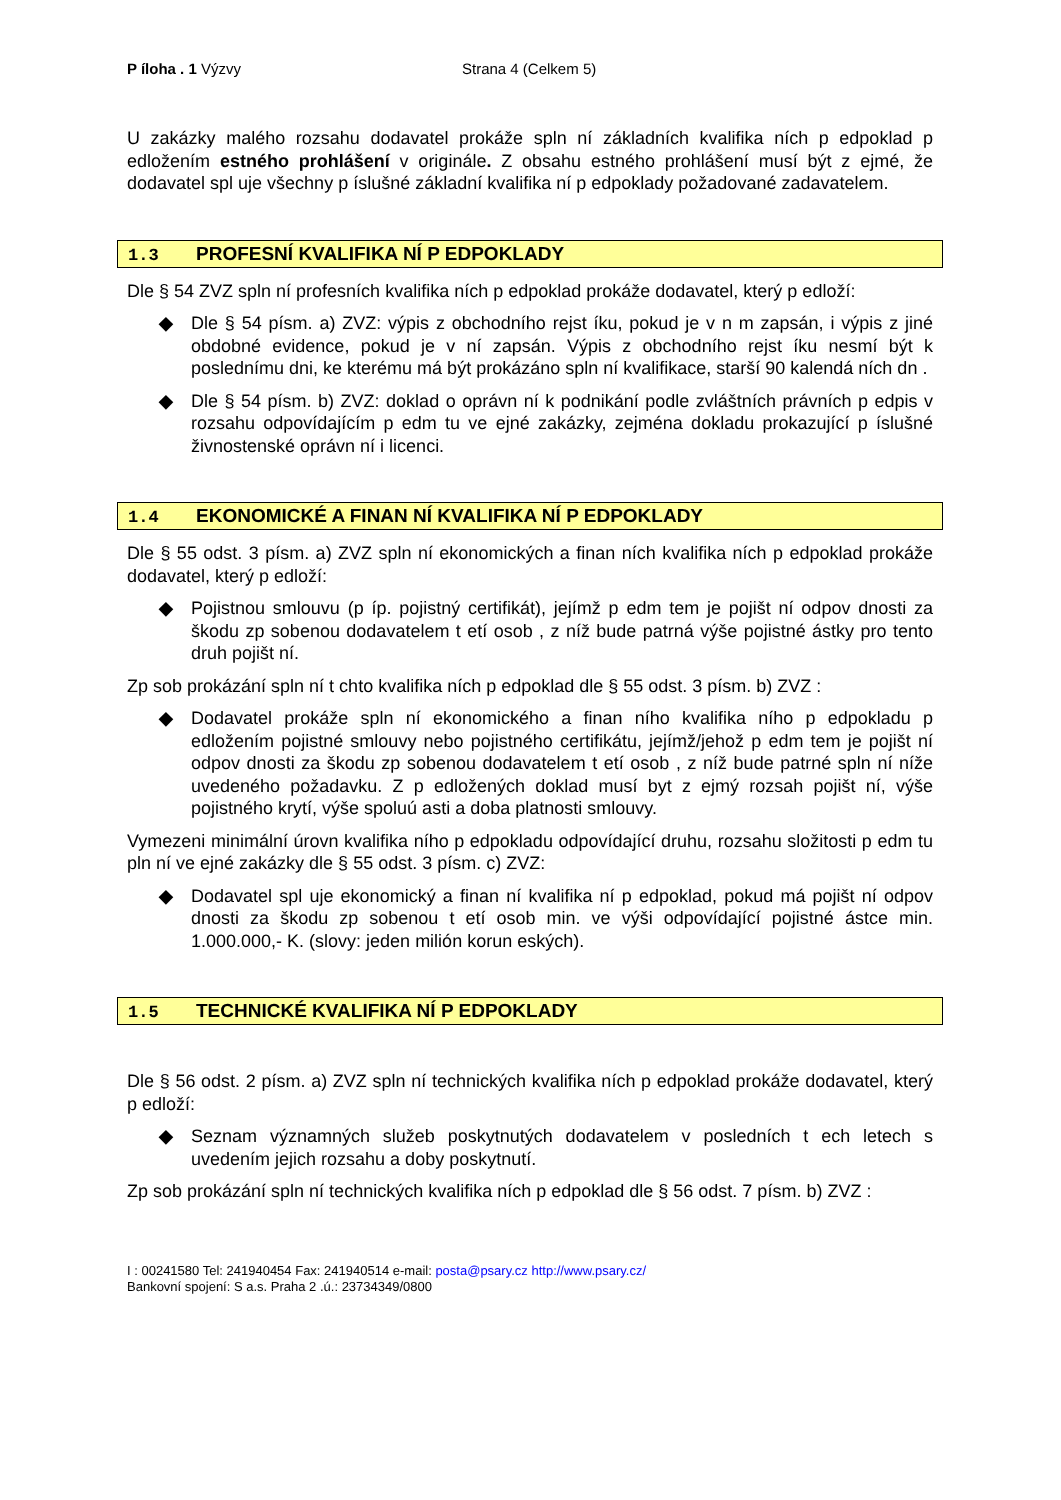P íloha . 1 Výzvy Strana 4 (Celkem 5)
U zakázky malého rozsahu dodavatel prokáže spln ní základních kvalifika ních p edpoklad p edložením estného prohlášení v originále. Z obsahu estného prohlášení musí být z ejmé, že dodavatel spl uje všechny p íslušné základní kvalifika ní p edpoklady požadované zadavatelem.
1.3 PROFESNÍ KVALIFIKA NÍ P EDPOKLADY
Dle § 54 ZVZ spln ní profesních kvalifika ních p edpoklad prokáže dodavatel, který p edloží:
◆ Dle § 54 písm. a) ZVZ: výpis z obchodního rejst íku, pokud je v n m zapsán, i výpis z jiné obdobné evidence, pokud je v ní zapsán. Výpis z obchodního rejst íku nesmí být k poslednímu dni, ke kterému má být prokázáno spln ní kvalifikace, starší 90 kalendá ních dn .
◆ Dle § 54 písm. b) ZVZ: doklad o oprávn ní k podnikání podle zvláštních právních p edpis v rozsahu odpovídajícím p edm tu ve ejné zakázky, zejména dokladu prokazující p íslušné živnostenské oprávn ní i licenci.
1.4 EKONOMICKÉ A FINAN NÍ KVALIFIKA NÍ P EDPOKLADY
Dle § 55 odst. 3 písm. a) ZVZ spln ní ekonomických a finan ních kvalifika ních p edpoklad prokáže dodavatel, který p edloží:
◆ Pojistnou smlouvu (p íp. pojistný certifikát), jejímž p edm tem je pojišt ní odpov dnosti za škodu zp sobenou dodavatelem t etí osob , z níž bude patrná výše pojistné ástky pro tento druh pojišt ní.
Zp sob prokázání spln ní t chto kvalifika ních p edpoklad dle § 55 odst. 3 písm. b) ZVZ :
◆ Dodavatel prokáže spln ní ekonomického a finan ního kvalifika ního p edpokladu p edložením pojistné smlouvy nebo pojistného certifikátu, jejímž/jehož p edm tem je pojišt ní odpov dnosti za škodu zp sobenou dodavatelem t etí osob , z níž bude patrné spln ní níže uvedeného požadavku. Z p edložených doklad musí byt z ejmý rozsah pojišt ní, výše pojistného krytí, výše spoluú asti a doba platnosti smlouvy.
Vymezeni minimální úrovn kvalifika ního p edpokladu odpovídající druhu, rozsahu složitosti p edm tu pln ní ve ejné zakázky dle § 55 odst. 3 písm. c) ZVZ:
◆ Dodavatel spl uje ekonomický a finan ní kvalifika ní p edpoklad, pokud má pojišt ní odpov dnosti za škodu zp sobenou t etí osob min. ve výši odpovídající pojistné ástce min. 1.000.000,- K. (slovy: jeden milión korun eských).
1.5 TECHNICKÉ KVALIFIKA NÍ P EDPOKLADY
Dle § 56 odst. 2 písm. a) ZVZ spln ní technických kvalifika ních p edpoklad prokáže dodavatel, který p edloží:
◆ Seznam významných služeb poskytnutých dodavatelem v posledních t ech letech s uvedením jejich rozsahu a doby poskytnutí.
Zp sob prokázání spln ní technických kvalifika ních p edpoklad dle § 56 odst. 7 písm. b) ZVZ :
I : 00241580 Tel: 241940454 Fax: 241940514 e-mail: posta@psary.cz http://www.psary.cz/
Bankovní spojení: S a.s. Praha 2 .ú.: 23734349/0800